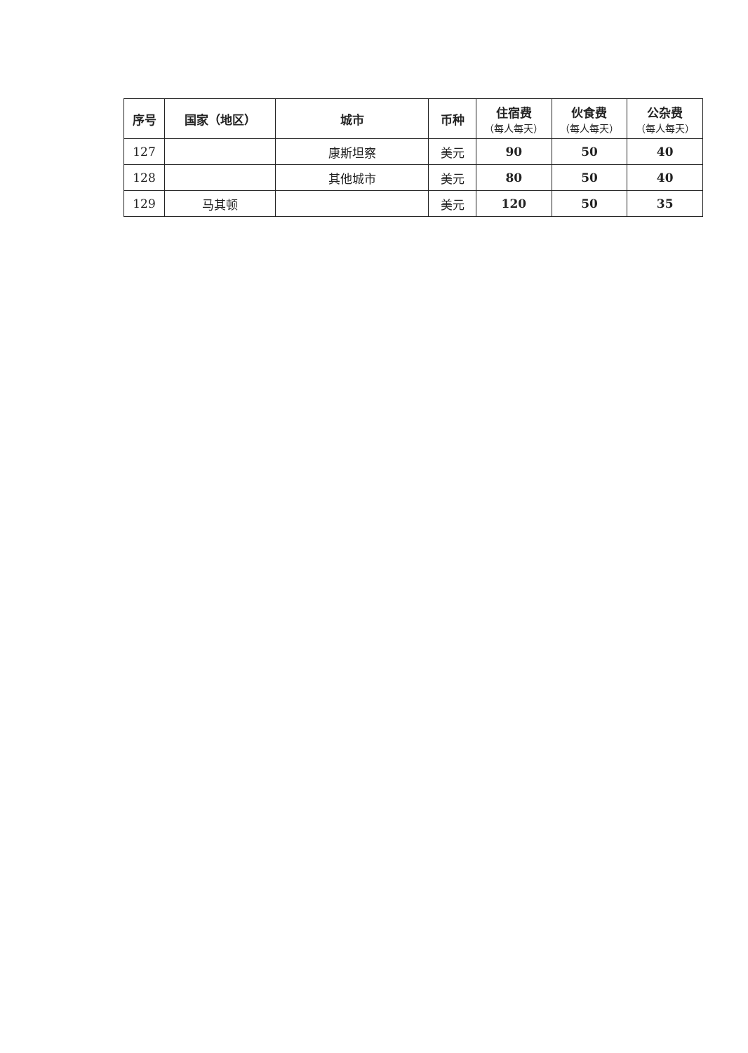| 序号 | 国家（地区） | 城市 | 币种 | 住宿费 （每人每天） | 伙食费 （每人每天） | 公杂费 （每人每天） |
| --- | --- | --- | --- | --- | --- | --- |
| 127 | | 康斯坦察 | 美元 | 90 | 50 | 40 |
| 128 | | 其他城市 | 美元 | 80 | 50 | 40 |
| 129 | 马其顿 | | 美元 | 120 | 50 | 35 |